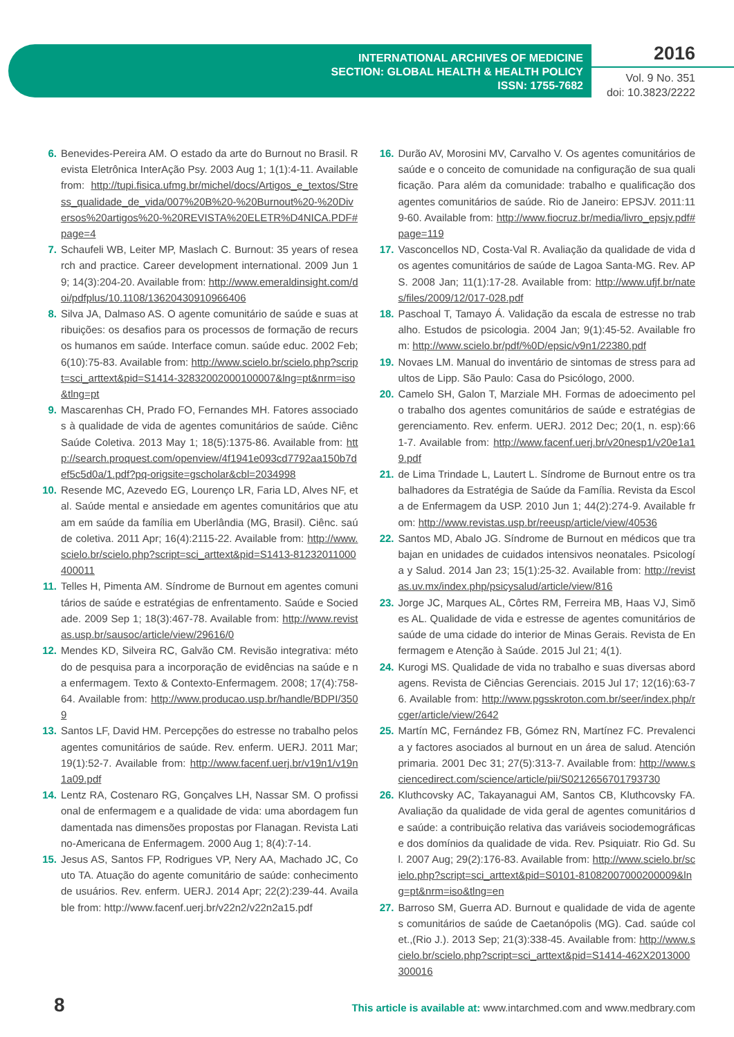INTERNATIONAL ARCHIVES OF MEDICINE
SECTION: GLOBAL HEALTH & HEALTH POLICY
ISSN: 1755-7682
2016
Vol. 9 No. 351
doi: 10.3823/2222
6. Benevides-Pereira AM. O estado da arte do Burnout no Brasil. Revista Eletrônica InterAção Psy. 2003 Aug 1; 1(1):4-11. Available from: http://tupi.fisica.ufmg.br/michel/docs/Artigos_e_textos/Stress_qualidade_de_vida/007%20B%20-%20Burnout%20-%20Diversos%20artigos%20-%20REVISTA%20ELETR%D4NICA.PDF#page=4
7. Schaufeli WB, Leiter MP, Maslach C. Burnout: 35 years of research and practice. Career development international. 2009 Jun 19; 14(3):204-20. Available from: http://www.emeraldinsight.com/doi/pdfplus/10.1108/13620430910966406
8. Silva JA, Dalmaso AS. O agente comunitário de saúde e suas atribuições: os desafios para os processos de formação de recursos humanos em saúde. Interface comun. saúde educ. 2002 Feb; 6(10):75-83. Available from: http://www.scielo.br/scielo.php?script=sci_arttext&pid=S1414-32832002000100007&lng=pt&nrm=iso&tlng=pt
9. Mascarenhas CH, Prado FO, Fernandes MH. Fatores associados à qualidade de vida de agentes comunitários de saúde. Ciênc Saúde Coletiva. 2013 May 1; 18(5):1375-86. Available from: http://search.proquest.com/openview/4f1941e093cd7792aa150b7def5c5d0a/1.pdf?pq-origsite=gscholar&cbl=2034998
10. Resende MC, Azevedo EG, Lourenço LR, Faria LD, Alves NF, et al. Saúde mental e ansiedade em agentes comunitários que atuam em saúde da família em Uberlândia (MG, Brasil). Ciênc. saúde coletiva. 2011 Apr; 16(4):2115-22. Available from: http://www.scielo.br/scielo.php?script=sci_arttext&pid=S1413-81232011000400011
11. Telles H, Pimenta AM. Síndrome de Burnout em agentes comunitários de saúde e estratégias de enfrentamento. Saúde e Sociedade. 2009 Sep 1; 18(3):467-78. Available from: http://www.revistas.usp.br/sausoc/article/view/29616/0
12. Mendes KD, Silveira RC, Galvão CM. Revisão integrativa: método de pesquisa para a incorporação de evidências na saúde e na enfermagem. Texto & Contexto-Enfermagem. 2008; 17(4):758-64. Available from: http://www.producao.usp.br/handle/BDPI/3509
13. Santos LF, David HM. Percepções do estresse no trabalho pelos agentes comunitários de saúde. Rev. enferm. UERJ. 2011 Mar; 19(1):52-7. Available from: http://www.facenf.uerj.br/v19n1/v19n1a09.pdf
14. Lentz RA, Costenaro RG, Gonçalves LH, Nassar SM. O profissional de enfermagem e a qualidade de vida: uma abordagem fundamentada nas dimensões propostas por Flanagan. Revista Latino-Americana de Enfermagem. 2000 Aug 1; 8(4):7-14.
15. Jesus AS, Santos FP, Rodrigues VP, Nery AA, Machado JC, Couto TA. Atuação do agente comunitário de saúde: conhecimento de usuários. Rev. enferm. UERJ. 2014 Apr; 22(2):239-44. Available from: http://www.facenf.uerj.br/v22n2/v22n2a15.pdf
16. Durão AV, Morosini MV, Carvalho V. Os agentes comunitários de saúde e o conceito de comunidade na configuração de sua qualificação. Para além da comunidade: trabalho e qualificação dos agentes comunitários de saúde. Rio de Janeiro: EPSJV. 2011:119-60. Available from: http://www.fiocruz.br/media/livro_epsjv.pdf#page=119
17. Vasconcellos ND, Costa-Val R. Avaliação da qualidade de vida dos agentes comunitários de saúde de Lagoa Santa-MG. Rev. APS. 2008 Jan; 11(1):17-28. Available from: http://www.ufjf.br/nates/files/2009/12/017-028.pdf
18. Paschoal T, Tamayo Á. Validação da escala de estresse no trabalho. Estudos de psicologia. 2004 Jan; 9(1):45-52. Available from: http://www.scielo.br/pdf/%0D/epsic/v9n1/22380.pdf
19. Novaes LM. Manual do inventário de sintomas de stress para adultos de Lipp. São Paulo: Casa do Psicólogo, 2000.
20. Camelo SH, Galon T, Marziale MH. Formas de adoecimento pelo trabalho dos agentes comunitários de saúde e estratégias de gerenciamento. Rev. enferm. UERJ. 2012 Dec; 20(1, n. esp):661-7. Available from: http://www.facenf.uerj.br/v20nesp1/v20e1a19.pdf
21. de Lima Trindade L, Lautert L. Síndrome de Burnout entre os trabalhadores da Estratégia de Saúde da Família. Revista da Escola de Enfermagem da USP. 2010 Jun 1; 44(2):274-9. Available from: http://www.revistas.usp.br/reeusp/article/view/40536
22. Santos MD, Abalo JG. Síndrome de Burnout en médicos que trabajan en unidades de cuidados intensivos neonatales. Psicología y Salud. 2014 Jan 23; 15(1):25-32. Available from: http://revistas.uv.mx/index.php/psicysalud/article/view/816
23. Jorge JC, Marques AL, Côrtes RM, Ferreira MB, Haas VJ, Simões AL. Qualidade de vida e estresse de agentes comunitários de saúde de uma cidade do interior de Minas Gerais. Revista de Enfermagem e Atenção à Saúde. 2015 Jul 21; 4(1).
24. Kurogi MS. Qualidade de vida no trabalho e suas diversas abordagens. Revista de Ciências Gerenciais. 2015 Jul 17; 12(16):63-76. Available from: http://www.pgsskroton.com.br/seer/index.php/rcger/article/view/2642
25. Martín MC, Fernández FB, Gómez RN, Martínez FC. Prevalencia y factores asociados al burnout en un área de salud. Atención primaria. 2001 Dec 31; 27(5):313-7. Available from: http://www.sciencedirect.com/science/article/pii/S0212656701793730
26. Kluthcovsky AC, Takayanagui AM, Santos CB, Kluthcovsky FA. Avaliação da qualidade de vida geral de agentes comunitários de saúde: a contribuição relativa das variáveis sociodemográficas e dos domínios da qualidade de vida. Rev. Psiquiatr. Rio Gd. Sul. 2007 Aug; 29(2):176-83. Available from: http://www.scielo.br/scielo.php?script=sci_arttext&pid=S0101-81082007000200009&lng=pt&nrm=iso&tlng=en
27. Barroso SM, Guerra AD. Burnout e qualidade de vida de agentes comunitários de saúde de Caetanópolis (MG). Cad. saúde colet.,(Rio J.). 2013 Sep; 21(3):338-45. Available from: http://www.scielo.br/scielo.php?script=sci_arttext&pid=S1414-462X2013000300016
8 This article is available at: www.intarchmed.com and www.medbrary.com